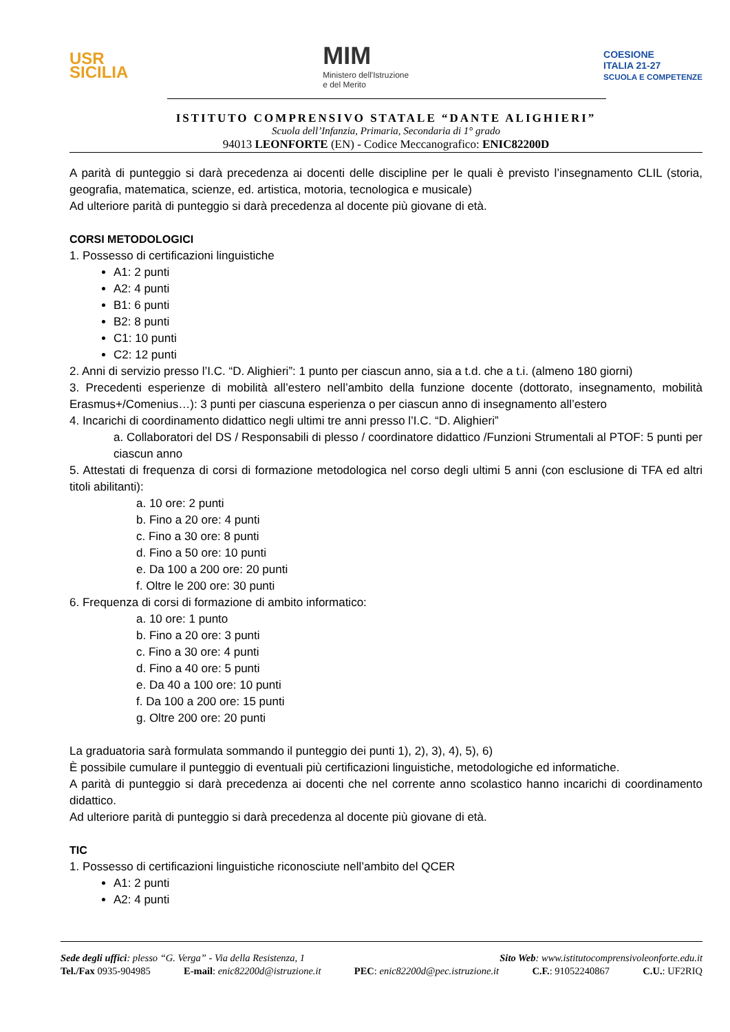USR
SICILIA
MIM
Ministero dell'Istruzione
e del Merito
COESIONE
ITALIA 21-27
SCUOLA E COMPETENZE
ISTITUTO COMPRENSIVO STATALE “DANTE ALIGHIERI”
Scuola dell’Infanzia, Primaria, Secondaria di 1° grado
94013 LEONFORTE (EN) - Codice Meccanografico: ENIC82200D
A parità di punteggio si darà precedenza ai docenti delle discipline per le quali è previsto l’insegnamento CLIL (storia, geografia, matematica, scienze, ed. artistica, motoria, tecnologica e musicale)
Ad ulteriore parità di punteggio si darà precedenza al docente più giovane di età.
CORSI METODOLOGICI
1. Possesso di certificazioni linguistiche
A1: 2 punti
A2: 4 punti
B1: 6 punti
B2: 8 punti
C1: 10 punti
C2: 12 punti
2. Anni di servizio presso l’I.C. “D. Alighieri”: 1 punto per ciascun anno, sia a t.d. che a t.i. (almeno 180 giorni)
3. Precedenti esperienze di mobilità all’estero nell’ambito della funzione docente (dottorato, insegnamento, mobilità Erasmus+/Comenius…): 3 punti per ciascuna esperienza o per ciascun anno di insegnamento all’estero
4. Incarichi di coordinamento didattico negli ultimi tre anni presso l’I.C. “D. Alighieri”
a. Collaboratori del DS / Responsabili di plesso / coordinatore didattico /Funzioni Strumentali al PTOF: 5 punti per ciascun anno
5. Attestati di frequenza di corsi di formazione metodologica nel corso degli ultimi 5 anni (con esclusione di TFA ed altri titoli abilitanti):
a. 10 ore: 2 punti
b. Fino a 20 ore: 4 punti
c. Fino a 30 ore: 8 punti
d. Fino a 50 ore: 10 punti
e. Da 100 a 200 ore: 20 punti
f. Oltre le 200 ore: 30 punti
6. Frequenza di corsi di formazione di ambito informatico:
a. 10 ore: 1 punto
b. Fino a 20 ore: 3 punti
c. Fino a 30 ore: 4 punti
d. Fino a 40 ore: 5 punti
e. Da 40 a 100 ore: 10 punti
f. Da 100 a 200 ore: 15 punti
g. Oltre 200 ore: 20 punti
La graduatoria sarà formulata sommando il punteggio dei punti 1), 2), 3), 4), 5), 6)
È possibile cumulare il punteggio di eventuali più certificazioni linguistiche, metodologiche ed informatiche.
A parità di punteggio si darà precedenza ai docenti che nel corrente anno scolastico hanno incarichi di coordinamento didattico.
Ad ulteriore parità di punteggio si darà precedenza al docente più giovane di età.
TIC
1. Possesso di certificazioni linguistiche riconosciute nell’ambito del QCER
A1: 2 punti
A2: 4 punti
Sede degli uffici: plesso “G. Verga” - Via della Resistenza, 1 Sito Web: www.istitutocomprensivoleonforte.edu.it
Tel./Fax 0935-904985 E-mail: enic82200d@istruzione.it PEC: enic82200d@pec.istruzione.it C.F.: 91052240867 C.U.: UF2RIQ